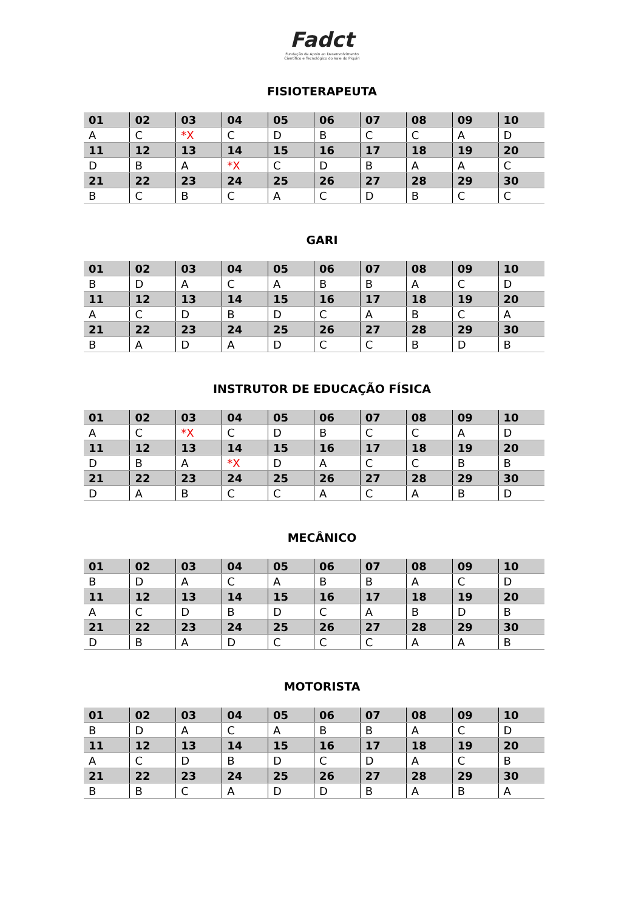Fadct
Fundação de Apoio ao Desenvolvimento
Científico e Tecnológico do Vale do Piquiri
FISIOTERAPEUTA
| 01 | 02 | 03 | 04 | 05 | 06 | 07 | 08 | 09 | 10 |
| A | C | *X | C | D | B | C | C | A | D |
| 11 | 12 | 13 | 14 | 15 | 16 | 17 | 18 | 19 | 20 |
| D | B | A | *X | C | D | B | A | A | C |
| 21 | 22 | 23 | 24 | 25 | 26 | 27 | 28 | 29 | 30 |
| B | C | B | C | A | C | D | B | C | C |
GARI
| 01 | 02 | 03 | 04 | 05 | 06 | 07 | 08 | 09 | 10 |
| B | D | A | C | A | B | B | A | C | D |
| 11 | 12 | 13 | 14 | 15 | 16 | 17 | 18 | 19 | 20 |
| A | C | D | B | D | C | A | B | C | A |
| 21 | 22 | 23 | 24 | 25 | 26 | 27 | 28 | 29 | 30 |
| B | A | D | A | D | C | C | B | D | B |
INSTRUTOR DE EDUCAÇÃO FÍSICA
| 01 | 02 | 03 | 04 | 05 | 06 | 07 | 08 | 09 | 10 |
| A | C | *X | C | D | B | C | C | A | D |
| 11 | 12 | 13 | 14 | 15 | 16 | 17 | 18 | 19 | 20 |
| D | B | A | *X | D | A | C | C | B | B |
| 21 | 22 | 23 | 24 | 25 | 26 | 27 | 28 | 29 | 30 |
| D | A | B | C | C | A | C | A | B | D |
MECÂNICO
| 01 | 02 | 03 | 04 | 05 | 06 | 07 | 08 | 09 | 10 |
| B | D | A | C | A | B | B | A | C | D |
| 11 | 12 | 13 | 14 | 15 | 16 | 17 | 18 | 19 | 20 |
| A | C | D | B | D | C | A | B | D | B |
| 21 | 22 | 23 | 24 | 25 | 26 | 27 | 28 | 29 | 30 |
| D | B | A | D | C | C | C | A | A | B |
MOTORISTA
| 01 | 02 | 03 | 04 | 05 | 06 | 07 | 08 | 09 | 10 |
| B | D | A | C | A | B | B | A | C | D |
| 11 | 12 | 13 | 14 | 15 | 16 | 17 | 18 | 19 | 20 |
| A | C | D | B | D | C | D | A | C | B |
| 21 | 22 | 23 | 24 | 25 | 26 | 27 | 28 | 29 | 30 |
| B | B | C | A | D | D | B | A | B | A |